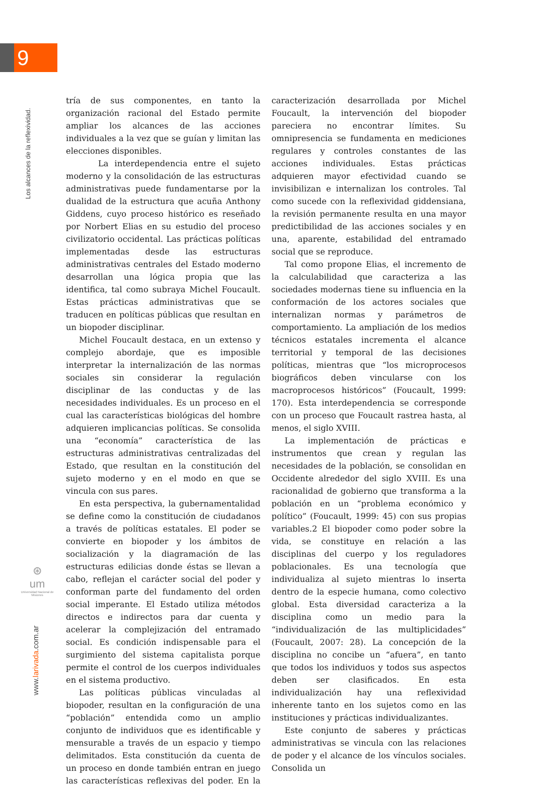9
Los alcances de la reflexividad.
tría de sus componentes, en tanto la organización racional del Estado permite ampliar los alcances de las acciones individuales a la vez que se guían y limitan las elecciones disponibles.
La interdependencia entre el sujeto moderno y la consolidación de las estructuras administrativas puede fundamentarse por la dualidad de la estructura que acuña Anthony Giddens, cuyo proceso histórico es reseñado por Norbert Elias en su estudio del proceso civilizatorio occidental. Las prácticas políticas implementadas desde las estructuras administrativas centrales del Estado moderno desarrollan una lógica propia que las identifica, tal como subraya Michel Foucault. Estas prácticas administrativas que se traducen en políticas públicas que resultan en un biopoder disciplinar.
Michel Foucault destaca, en un extenso y complejo abordaje, que es imposible interpretar la internalización de las normas sociales sin considerar la regulación disciplinar de las conductas y de las necesidades individuales. Es un proceso en el cual las características biológicas del hombre adquieren implicancias políticas. Se consolida una “economía” característica de las estructuras administrativas centralizadas del Estado, que resultan en la constitución del sujeto moderno y en el modo en que se vincula con sus pares.
En esta perspectiva, la gubernamentalidad se define como la constitución de ciudadanos a través de políticas estatales. El poder se convierte en biopoder y los ámbitos de socialización y la diagramación de las estructuras edilicias donde éstas se llevan a cabo, reflejan el carácter social del poder y conforman parte del fundamento del orden social imperante. El Estado utiliza métodos directos e indirectos para dar cuenta y acelerar la complejización del entramado social. Es condición indispensable para el surgimiento del sistema capitalista porque permite el control de los cuerpos individuales en el sistema productivo.
Las políticas públicas vinculadas al biopoder, resultan en la configuración de una “población” entendida como un amplio conjunto de individuos que es identificable y mensurable a través de un espacio y tiempo delimitados. Esta constitución da cuenta de un proceso en donde también entran en juego las características reflexivas del poder. En la caracterización desarrollada por Michel Foucault, la intervención del biopoder pareciera no encontrar límites. Su omnipresencia se fundamenta en mediciones regulares y controles constantes de las acciones individuales. Estas prácticas adquieren mayor efectividad cuando se invisibilizan e internalizan los controles. Tal como sucede con la reflexividad giddensiana, la revisión permanente resulta en una mayor predictibilidad de las acciones sociales y en una, aparente, estabilidad del entramado social que se reproduce.
Tal como propone Elias, el incremento de la calculabilidad que caracteriza a las sociedades modernas tiene su influencia en la conformación de los actores sociales que internalizan normas y parámetros de comportamiento. La ampliación de los medios técnicos estatales incrementa el alcance territorial y temporal de las decisiones políticas, mientras que “los microprocesos biográficos deben vincularse con los macroprocesos históricos” (Foucault, 1999: 170). Esta interdependencia se corresponde con un proceso que Foucault rastrea hasta, al menos, el siglo XVIII.
La implementación de prácticas e instrumentos que crean y regulan las necesidades de la población, se consolidan en Occidente alrededor del siglo XVIII. Es una racionalidad de gobierno que transforma a la población en un “problema económico y político” (Foucault, 1999: 45) con sus propias variables.2 El biopoder como poder sobre la vida, se constituye en relación a las disciplinas del cuerpo y los reguladores poblacionales. Es una tecnología que individualiza al sujeto mientras lo inserta dentro de la especie humana, como colectivo global. Esta diversidad caracteriza a la disciplina como un medio para la “individualización de las multiplicidades” (Foucault, 2007: 28). La concepción de la disciplina no concibe un “afuera”, en tanto que todos los individuos y todos sus aspectos deben ser clasificados. En esta individualización hay una reflexividad inherente tanto en los sujetos como en las instituciones y prácticas individualizantes.
Este conjunto de saberes y prácticas administrativas se vincula con las relaciones de poder y el alcance de los vínculos sociales. Consolida un
⊛
um
Universidad Nacional de Misiones
www.larivada.com.ar